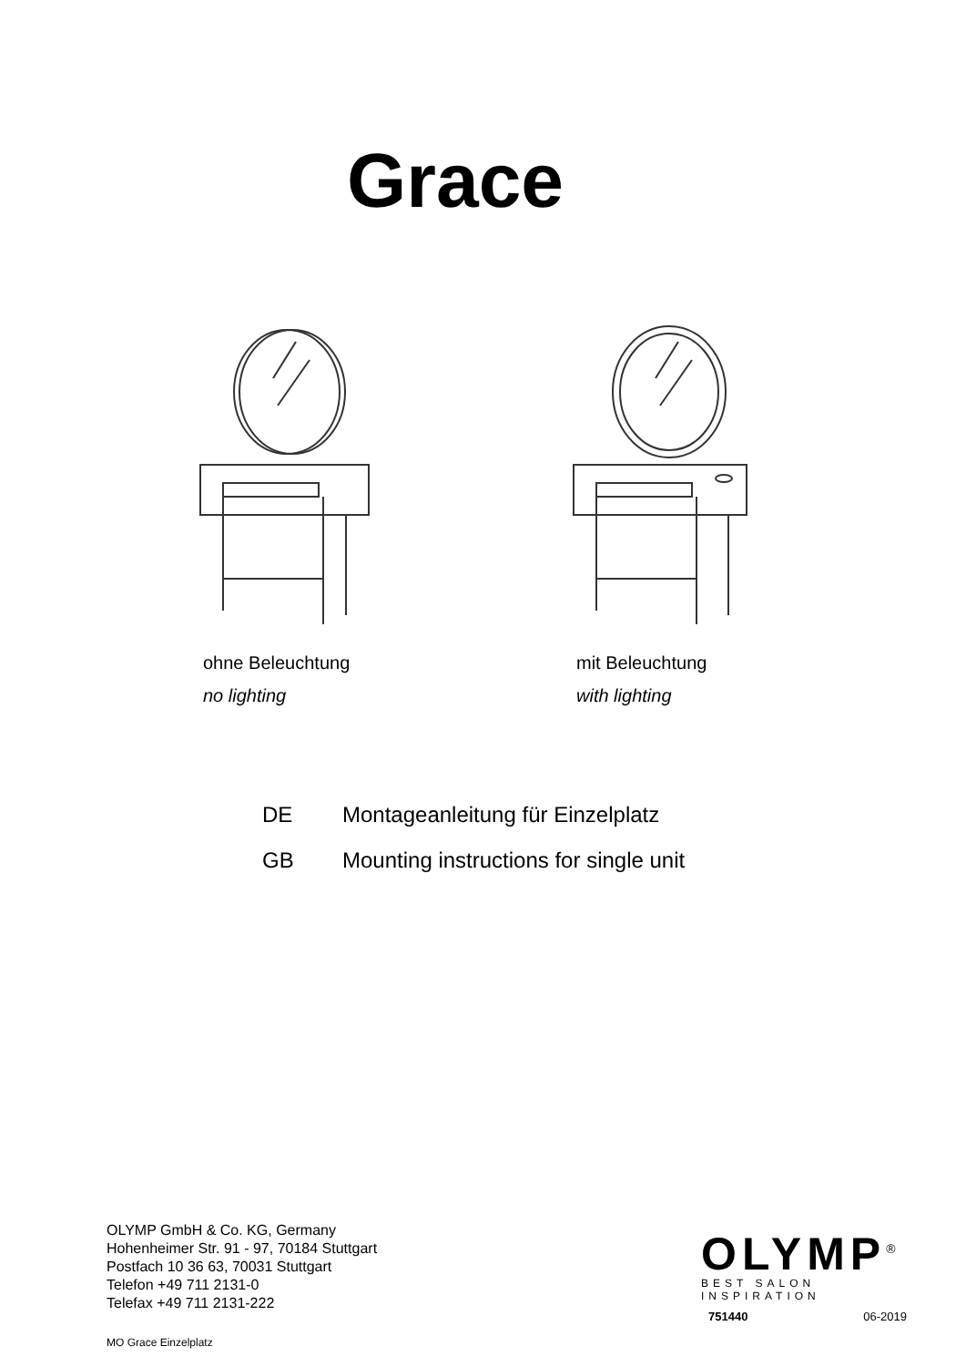Grace
ohne Beleuchtung
no lighting
mit Beleuchtung
with lighting
DE Montageanleitung für Einzelplatz
GB Mounting instructions for single unit
OLYMP GmbH & Co. KG, Germany
Hohenheimer Str. 91 - 97, 70184 Stuttgart
Postfach 10 36 63, 70031 Stuttgart
Telefon +49 711 2131-0
Telefax +49 711 2131-222
MO Grace Einzelplatz
OLYMP<sup>®</sup>
BEST SALON INSPIRATION
751440 06-2019